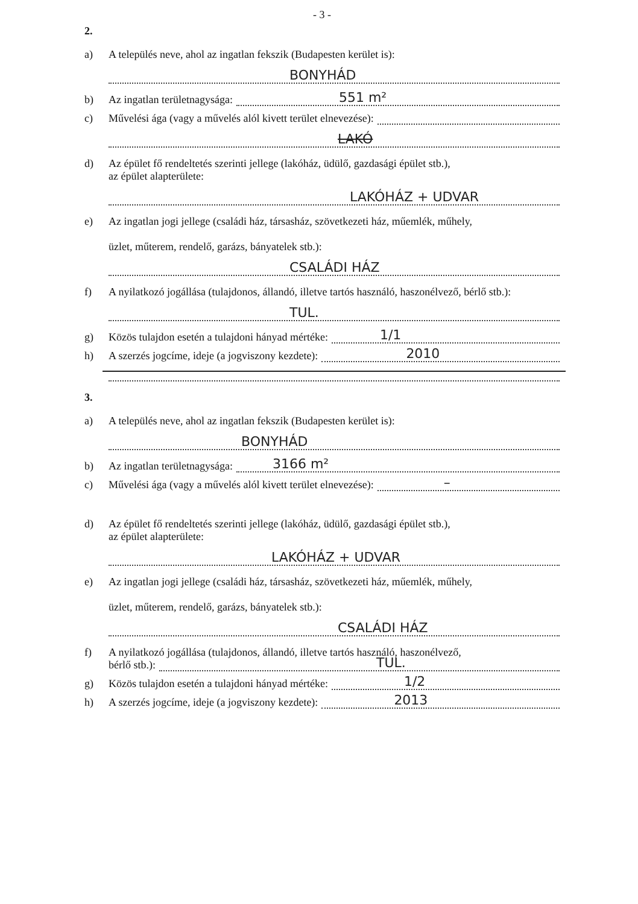- 3 -
2.
a) A település neve, ahol az ingatlan fekszik (Budapesten kerület is):
BONYHÁD
b) Az ingatlan területnagysága:
551 m²
c) Művelési ága (vagy a művelés alól kivett terület elnevezése):
LAKÓ
d) Az épület fő rendeltetés szerinti jellege (lakóház, üdülő, gazdasági épület stb.),
az épület alapterülete:
LAKÓHÁZ + UDVAR
e) Az ingatlan jogi jellege (családi ház, társasház, szövetkezeti ház, műemlék, műhely,
üzlet, műterem, rendelő, garázs, bányatelek stb.):
CSALÁDI HÁZ
f) A nyilatkozó jogállása (tulajdonos, állandó, illetve tartós használó, haszonélvező, bérlő stb.):
TUL.
g) Közös tulajdon esetén a tulajdoni hányad mértéke:
1/1
h) A szerzés jogcíme, ideje (a jogviszony kezdete):
2010
3.
a) A település neve, ahol az ingatlan fekszik (Budapesten kerület is):
BONYHÁD
b) Az ingatlan területnagysága:
3166 m²
c) Művelési ága (vagy a művelés alól kivett terület elnevezése):
–
d) Az épület fő rendeltetés szerinti jellege (lakóház, üdülő, gazdasági épület stb.),
az épület alapterülete:
LAKÓHÁZ + UDVAR
e) Az ingatlan jogi jellege (családi ház, társasház, szövetkezeti ház, műemlék, műhely,
üzlet, műterem, rendelő, garázs, bányatelek stb.):
CSALÁDI HÁZ
f) A nyilatkozó jogállása (tulajdonos, állandó, illetve tartós használó, haszonélvező,
bérlő stb.):
TUL.
g) Közös tulajdon esetén a tulajdoni hányad mértéke:
1/2
h) A szerzés jogcíme, ideje (a jogviszony kezdete):
2013